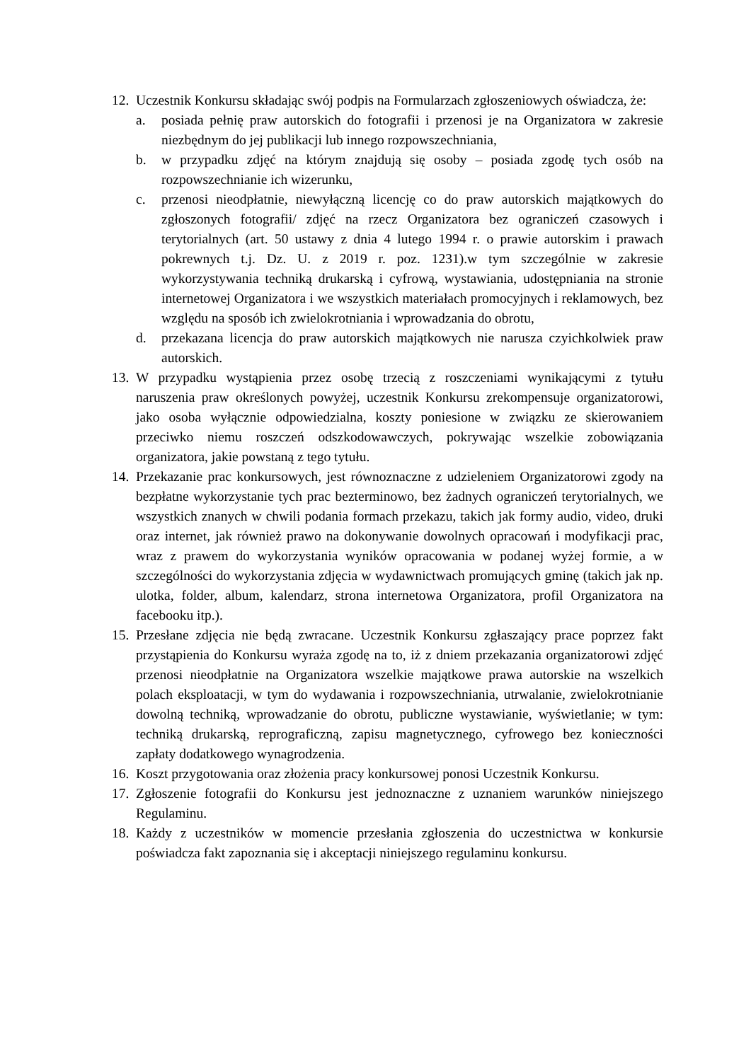12.
Uczestnik Konkursu składając swój podpis na Formularzach zgłoszeniowych oświadcza, że:
a. posiada pełnię praw autorskich do fotografii i przenosi je na Organizatora w zakresie niezbędnym do jej publikacji lub innego rozpowszechniania,
b. w przypadku zdjęć na którym znajdują się osoby – posiada zgodę tych osób na rozpowszechnianie ich wizerunku,
c. przenosi nieodpłatnie, niewyłączną licencję co do praw autorskich majątkowych do zgłoszonych fotografii/ zdjęć na rzecz Organizatora bez ograniczeń czasowych i terytorialnych (art. 50 ustawy z dnia 4 lutego 1994 r. o prawie autorskim i prawach pokrewnych t.j. Dz. U. z 2019 r. poz. 1231).w tym szczególnie w zakresie wykorzystywania techniką drukarską i cyfrową, wystawiania, udostępniania na stronie internetowej Organizatora i we wszystkich materiałach promocyjnych i reklamowych, bez względu na sposób ich zwielokrotniania i wprowadzania do obrotu,
d. przekazana licencja do praw autorskich majątkowych nie narusza czyichkolwiek praw autorskich.
13.
W przypadku wystąpienia przez osobę trzecią z roszczeniami wynikającymi z tytułu naruszenia praw określonych powyżej, uczestnik Konkursu zrekompensuje organizatorowi, jako osoba wyłącznie odpowiedzialna, koszty poniesione w związku ze skierowaniem przeciwko niemu roszczeń odszkodowawczych, pokrywając wszelkie zobowiązania organizatora, jakie powstaną z tego tytułu.
14.
Przekazanie prac konkursowych, jest równoznaczne z udzieleniem Organizatorowi zgody na bezpłatne wykorzystanie tych prac bezterminowo, bez żadnych ograniczeń terytorialnych, we wszystkich znanych w chwili podania formach przekazu, takich jak formy audio, video, druki oraz internet, jak również prawo na dokonywanie dowolnych opracowań i modyfikacji prac, wraz z prawem do wykorzystania wyników opracowania w podanej wyżej formie, a w szczególności do wykorzystania zdjęcia w wydawnictwach promujących gminę (takich jak np. ulotka, folder, album, kalendarz, strona internetowa Organizatora, profil Organizatora na facebooku itp.).
15.
Przesłane zdjęcia nie będą zwracane. Uczestnik Konkursu zgłaszający prace poprzez fakt przystąpienia do Konkursu wyraża zgodę na to, iż z dniem przekazania organizatorowi zdjęć przenosi nieodpłatnie na Organizatora wszelkie majątkowe prawa autorskie na wszelkich polach eksploatacji, w tym do wydawania i rozpowszechniania, utrwalanie, zwielokrotnianie dowolną techniką, wprowadzanie do obrotu, publiczne wystawianie, wyświetlanie; w tym: techniką drukarską, reprograficzną, zapisu magnetycznego, cyfrowego bez konieczności zapłaty dodatkowego wynagrodzenia.
16.
Koszt przygotowania oraz złożenia pracy konkursowej ponosi Uczestnik Konkursu.
17.
Zgłoszenie fotografii do Konkursu jest jednoznaczne z uznaniem warunków niniejszego Regulaminu.
18.
Każdy z uczestników w momencie przesłania zgłoszenia do uczestnictwa w konkursie poświadcza fakt zapoznania się i akceptacji niniejszego regulaminu konkursu.